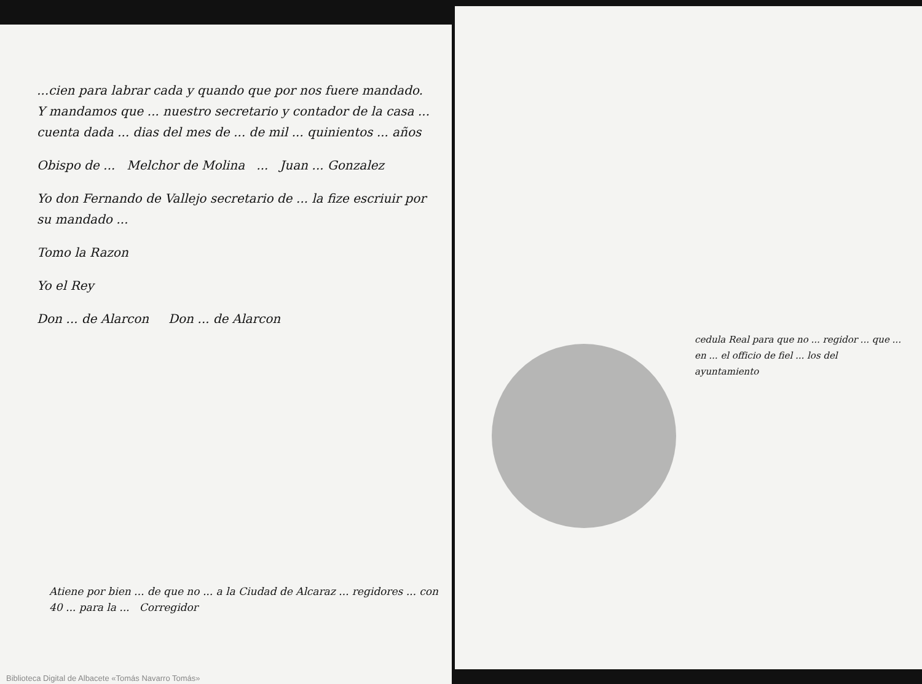...cien para labrar cada y quando que por nos fuere mandado. Y mandamos que ... nuestro secretario y contador de la casa ... cuenta dada ... dias del mes de ... de mil ... quinientos ... años
Obispo de ... Melchor de Molina ... Juan ... Gonzalez
Yo don Fernando de Vallejo secretario de ... la fize escriuir por su mandado ...
Tomo la Razon
Yo el Rey
Don ... de Alarcon Don ... de Alarcon
Atiene por bien ... de que no ... a la Ciudad de Alcaraz ... regidores ... con 40 ... para la ... Corregidor
cedula Real para que no ... regidor ... que ... en ... el officio de fiel ... los del ayuntamiento
Biblioteca Digital de Albacete «Tomás Navarro Tomás»